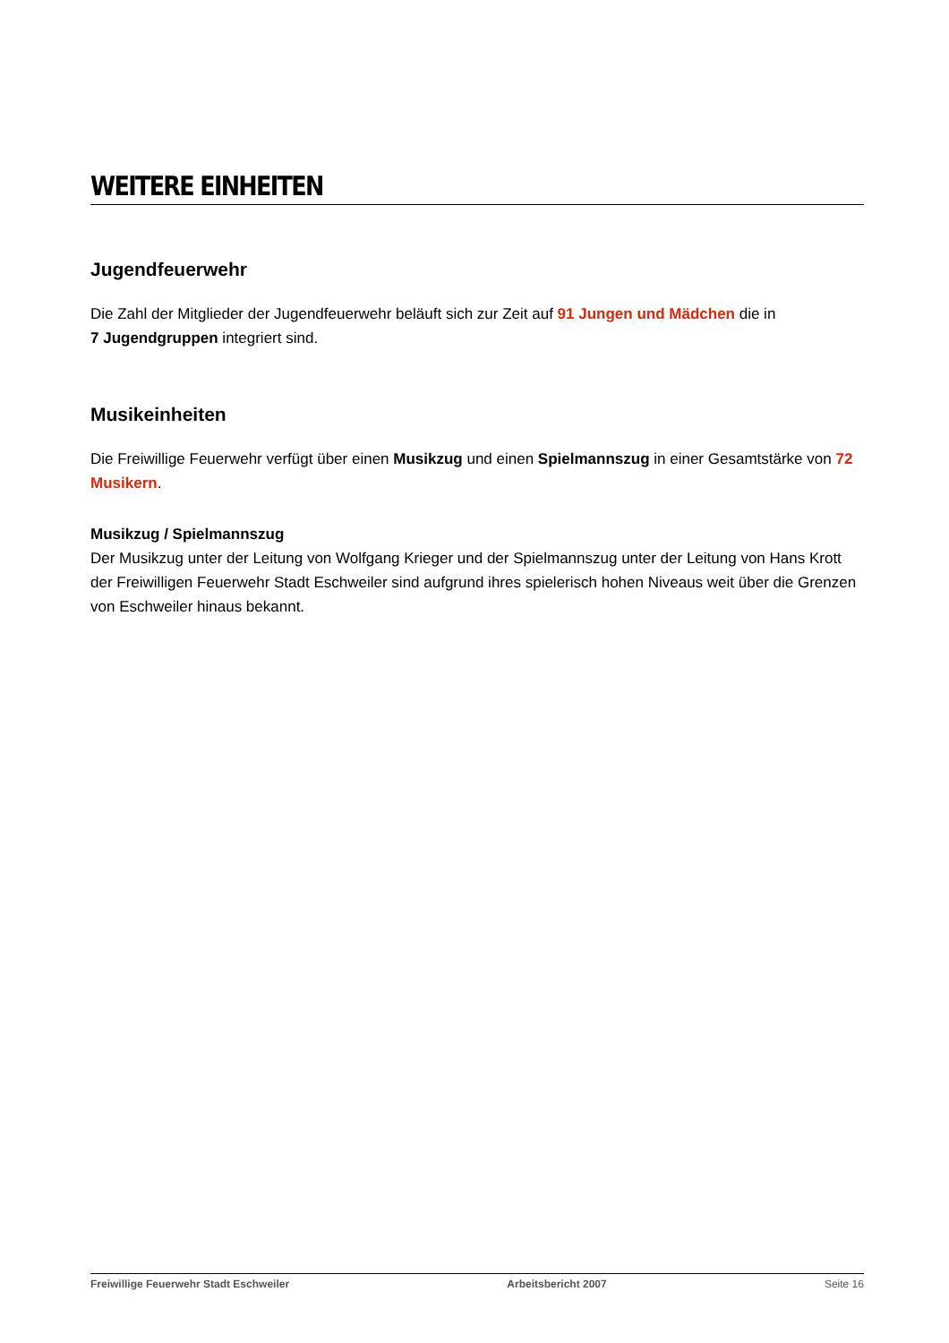WEITERE EINHEITEN
Jugendfeuerwehr
Die Zahl der Mitglieder der Jugendfeuerwehr beläuft sich zur Zeit auf 91 Jungen und Mädchen die in
7 Jugendgruppen integriert sind.
Musikeinheiten
Die Freiwillige Feuerwehr verfügt über einen Musikzug und einen Spielmannszug in einer Gesamtstärke von 72 Musikern.
Musikzug / Spielmannszug
Der Musikzug unter der Leitung von Wolfgang Krieger und der Spielmannszug unter der Leitung von Hans Krott der Freiwilligen Feuerwehr Stadt Eschweiler sind aufgrund ihres spielerisch hohen Niveaus weit über die Grenzen von Eschweiler hinaus bekannt.
Freiwillige Feuerwehr Stadt Eschweiler Arbeitsbericht 2007 Seite 16